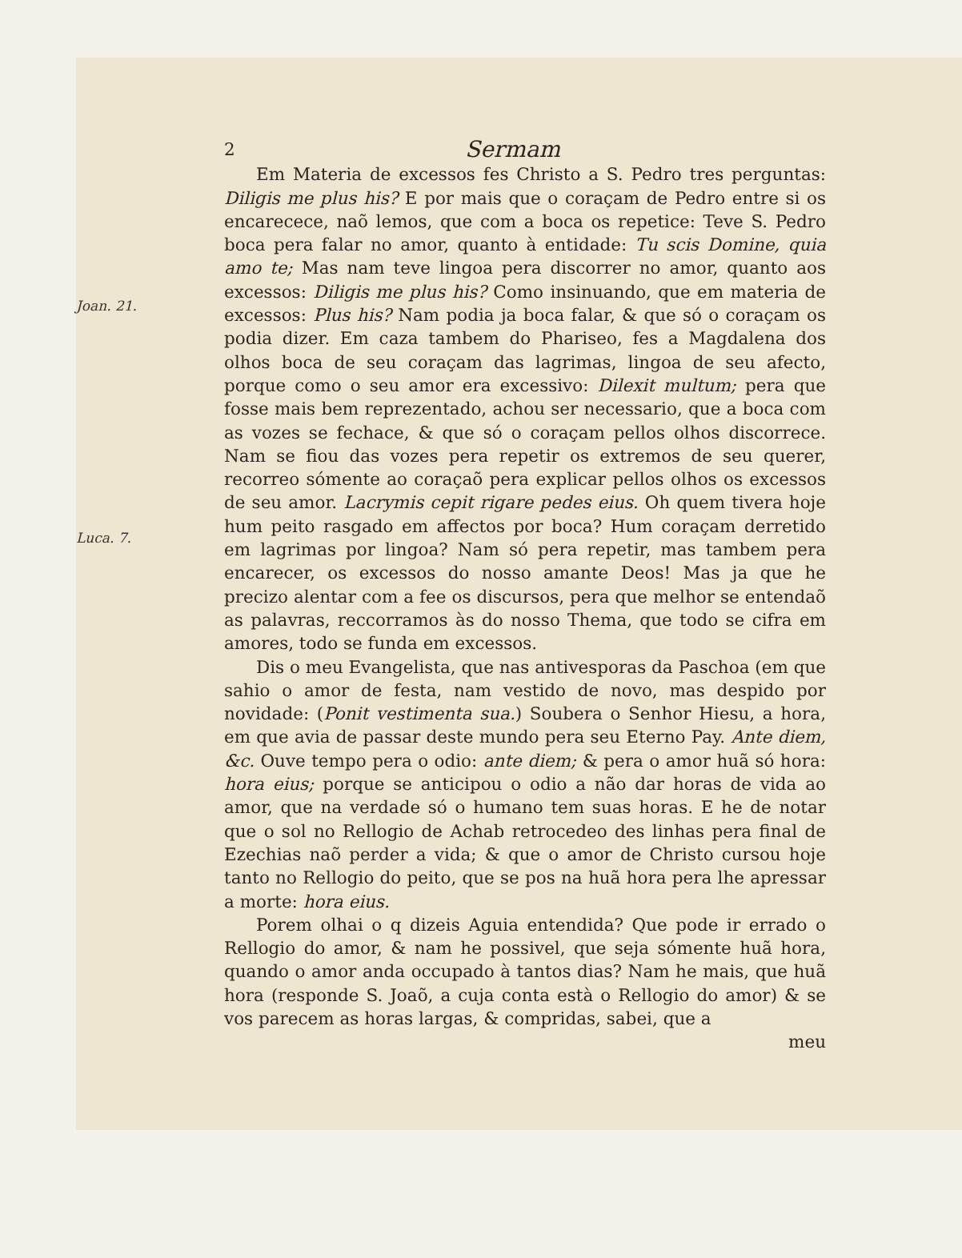Joan. 21.
Luca. 7.
2 Sermam
Em Materia de excessos fes Christo a S. Pedro tres perguntas: Diligis me plus his? E por mais que o coraçam de Pedro entre si os encarecece, naõ lemos, que com a boca os repetice: Teve S. Pedro boca pera falar no amor, quanto à entidade: Tu scis Domine, quia amo te; Mas nam teve lingoa pera discorrer no amor, quanto aos excessos: Diligis me plus his? Como insinuando, que em materia de excessos: Plus his? Nam podia ja boca falar, & que só o coraçam os podia dizer. Em caza tambem do Phariseo, fes a Magdalena dos olhos boca de seu coraçam das lagrimas, lingoa de seu afecto, porque como o seu amor era excessivo: Dilexit multum; pera que fosse mais bem reprezentado, achou ser necessario, que a boca com as vozes se fechace, & que só o coraçam pellos olhos discorrece. Nam se fiou das vozes pera repetir os extremos de seu querer, recorreo sómente ao coraçaõ pera explicar pellos olhos os excessos de seu amor. Lacrymis cepit rigare pedes eius. Oh quem tivera hoje hum peito rasgado em affectos por boca? Hum coraçam derretido em lagrimas por lingoa? Nam só pera repetir, mas tambem pera encarecer, os excessos do nosso amante Deos! Mas ja que he precizo alentar com a fee os discursos, pera que melhor se entendaõ as palavras, reccorramos às do nosso Thema, que todo se cifra em amores, todo se funda em excessos.
Dis o meu Evangelista, que nas antivesporas da Paschoa (em que sahio o amor de festa, nam vestido de novo, mas despido por novidade: (Ponit vestimenta sua.) Soubera o Senhor Hiesu, a hora, em que avia de passar deste mundo pera seu Eterno Pay. Ante diem, &c. Ouve tempo pera o odio: ante diem; & pera o amor huã só hora: hora eius; porque se anticipou o odio a não dar horas de vida ao amor, que na verdade só o humano tem suas horas. E he de notar que o sol no Rellogio de Achab retrocedeo des linhas pera final de Ezechias naõ perder a vida; & que o amor de Christo cursou hoje tanto no Rellogio do peito, que se pos na huã hora pera lhe apressar a morte: hora eius.
Porem olhai o q dizeis Aguia entendida? Que pode ir errado o Rellogio do amor, & nam he possivel, que seja sómente huã hora, quando o amor anda occupado à tantos dias? Nam he mais, que huã hora (responde S. Joaõ, a cuja conta està o Rellogio do amor) & se vos parecem as horas largas, & compridas, sabei, que a
meu